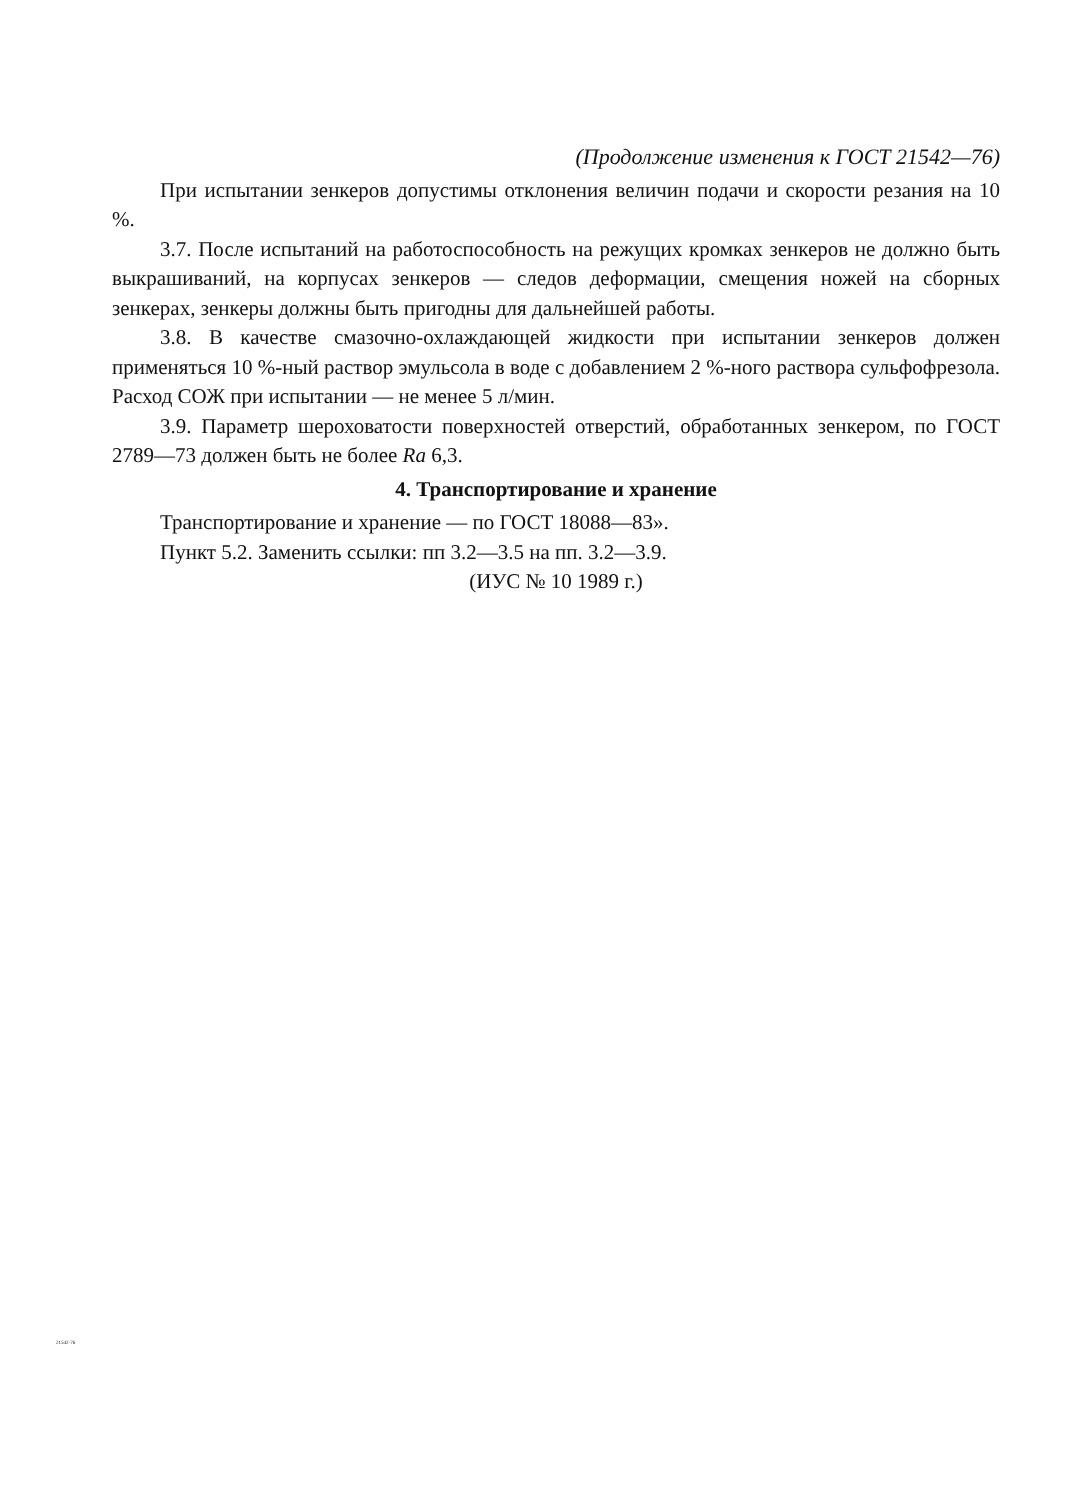(Продолжение изменения к ГОСТ 21542—76)
При испытании зенкеров допустимы отклонения величин подачи и скорости резания на 10 %.
3.7. После испытаний на работоспособность на режущих кромках зенкеров не должно быть выкрашиваний, на корпусах зенкеров — следов деформации, смещения ножей на сборных зенкерах, зенкеры должны быть пригодны для дальнейшей работы.
3.8. В качестве смазочно-охлаждающей жидкости при испытании зенкеров должен применяться 10 %-ный раствор эмульсола в воде с добавлением 2 %-ного раствора сульфофрезола. Расход СОЖ при испытании — не менее 5 л/мин.
3.9. Параметр шероховатости поверхностей отверстий, обработанных зенкером, по ГОСТ 2789—73 должен быть не более Ra 6,3.
4. Транспортирование и хранение
Транспортирование и хранение — по ГОСТ 18088—83».
Пункт 5.2. Заменить ссылки: пп 3.2—3.5 на пп. 3.2—3.9.
(ИУС № 10 1989 г.)
21542-76